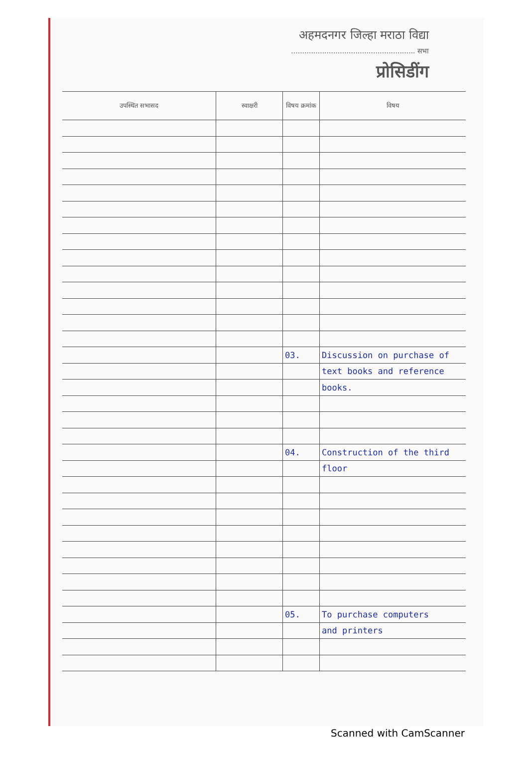अहमदनगर जिल्हा मराठा विद्या
........................................................ सभा
प्रोसिडींग
| उपस्थित सभासद | स्वाक्षरी | विषय क्रमांक | विषय |
| --- | --- | --- | --- |
| | | 03. | Discussion on purchase of |
| | | | text books and reference |
| | | | books. |
| | | 04. | Construction of the third |
| | | | floor |
| | | 05. | To purchase computers |
| | | | and printers |
Scanned with CamScanner